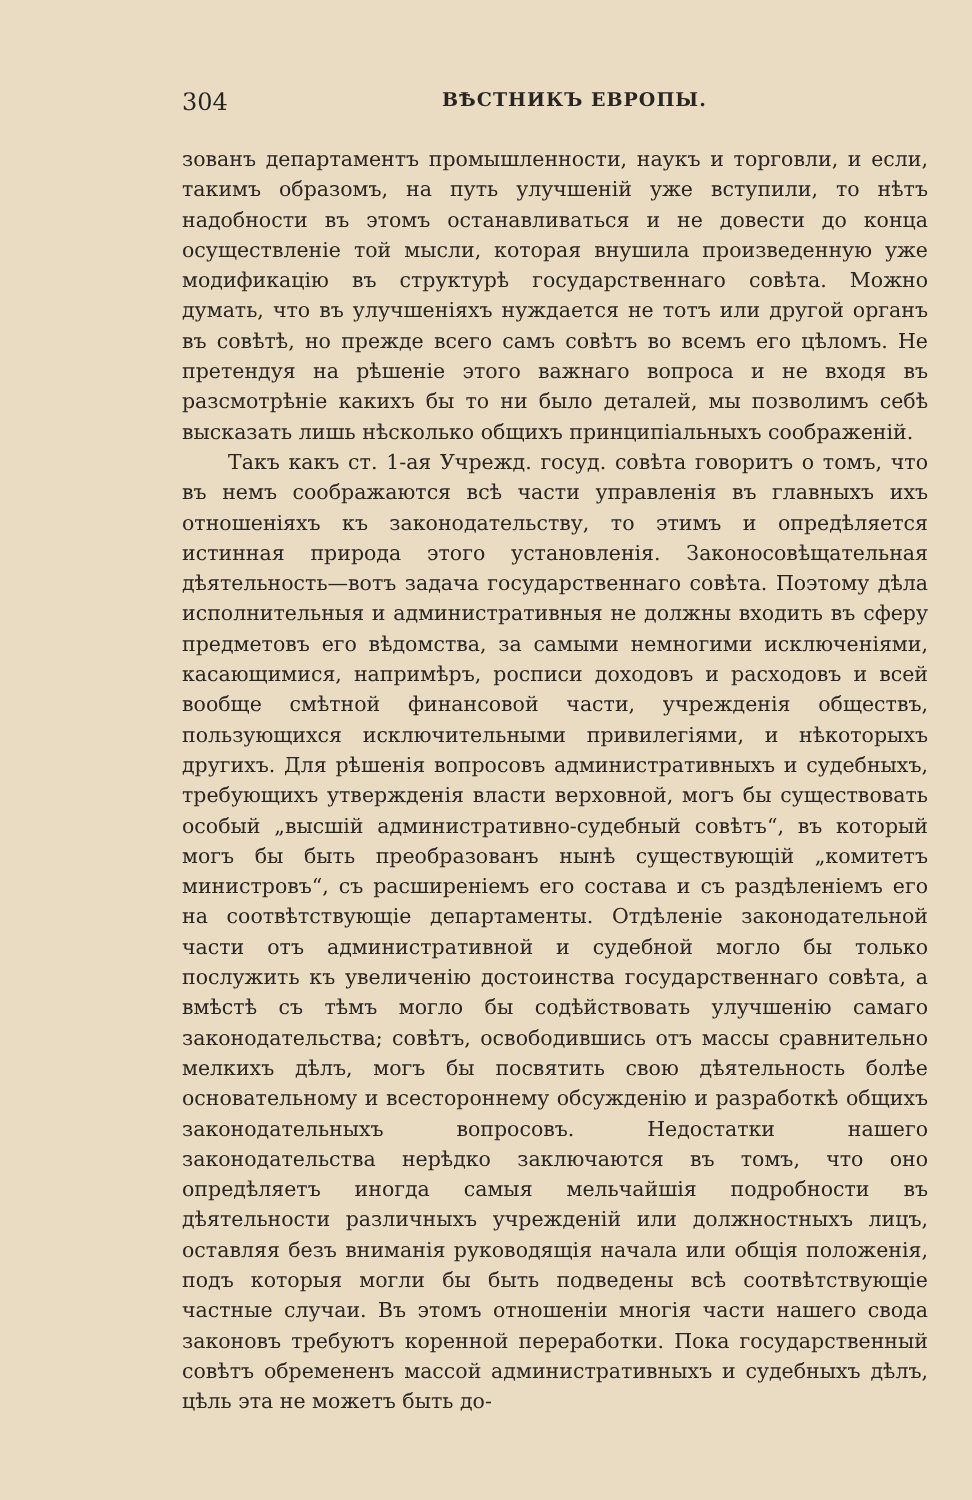304 ВѢСТНИКЪ ЕВРОПЫ.
зованъ департаментъ промышленности, наукъ и торговли, и если, такимъ образомъ, на путь улучшеній уже вступили, то нѣтъ надобности въ этомъ останавливаться и не довести до конца осуществленіе той мысли, которая внушила произведенную уже модификацію въ структурѣ государственнаго совѣта. Можно думать, что въ улучшеніяхъ нуждается не тотъ или другой органъ въ совѣтѣ, но прежде всего самъ совѣтъ во всемъ его цѣломъ. Не претендуя на рѣшеніе этого важнаго вопроса и не входя въ разсмотрѣніе какихъ бы то ни было деталей, мы позволимъ себѣ высказать лишь нѣсколько общихъ принципіальныхъ соображеній.
Такъ какъ ст. 1-ая Учрежд. госуд. совѣта говоритъ о томъ, что въ немъ соображаются всѣ части управленія въ главныхъ ихъ отношеніяхъ къ законодательству, то этимъ и опредѣляется истинная природа этого установленія. Законосовѣщательная дѣятельность—вотъ задача государственнаго совѣта. Поэтому дѣла исполнительныя и административныя не должны входить въ сферу предметовъ его вѣдомства, за самыми немногими исключеніями, касающимися, напримѣръ, росписи доходовъ и расходовъ и всей вообще смѣтной финансовой части, учрежденія обществъ, пользующихся исключительными привилегіями, и нѣкоторыхъ другихъ. Для рѣшенія вопросовъ административныхъ и судебныхъ, требующихъ утвержденія власти верховной, могъ бы существовать особый „высшій административно-судебный совѣтъ“, въ который могъ бы быть преобразованъ нынѣ существующій „комитетъ министровъ“, съ расширеніемъ его состава и съ раздѣленіемъ его на соотвѣтствующіе департаменты. Отдѣленіе законодательной части отъ административной и судебной могло бы только послужить къ увеличенію достоинства государственнаго совѣта, а вмѣстѣ съ тѣмъ могло бы содѣйствовать улучшенію самаго законодательства; совѣтъ, освободившись отъ массы сравнительно мелкихъ дѣлъ, могъ бы посвятить свою дѣятельность болѣе основательному и всестороннему обсужденію и разработкѣ общихъ законодательныхъ вопросовъ. Недостатки нашего законодательства нерѣдко заключаются въ томъ, что оно опредѣляетъ иногда самыя мельчайшія подробности въ дѣятельности различныхъ учрежденій или должностныхъ лицъ, оставляя безъ вниманія руководящія начала или общія положенія, подъ которыя могли бы быть подведены всѣ соотвѣтствующіе частные случаи. Въ этомъ отношеніи многія части нашего свода законовъ требуютъ коренной переработки. Пока государственный совѣтъ обремененъ массой административныхъ и судебныхъ дѣлъ, цѣль эта не можетъ быть до-